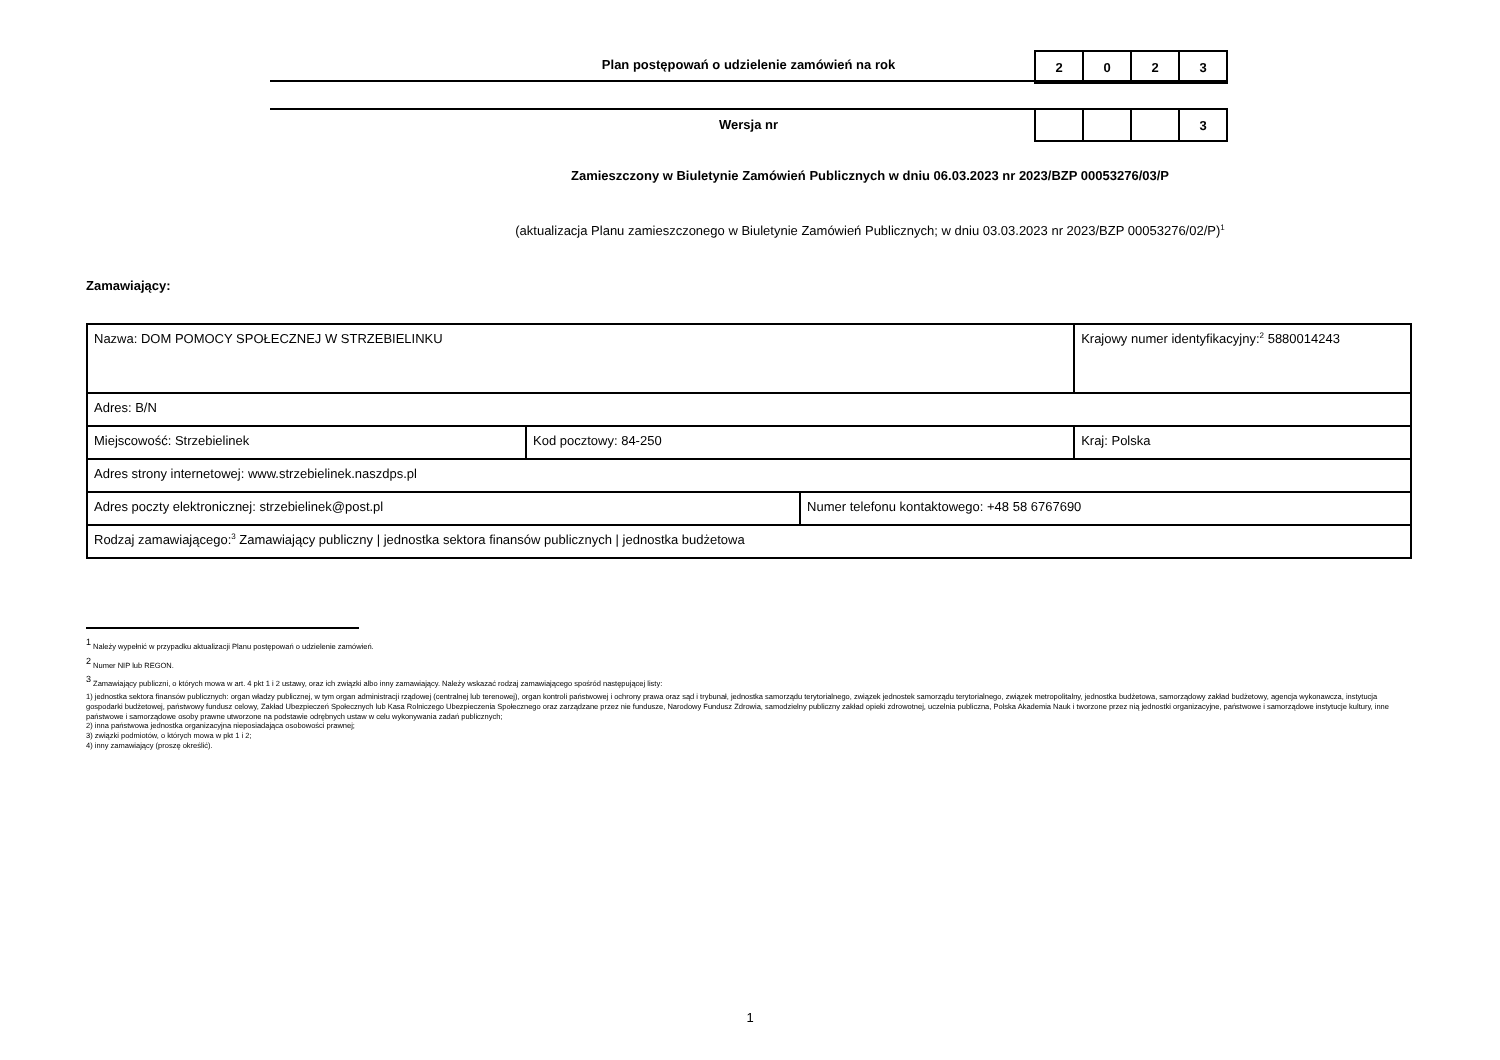Plan postępowań o udzielenie zamówień na rok
| 2 | 0 | 2 | 3 |
Wersja nr
| | | | 3 |
Zamieszczony w Biuletynie Zamówień Publicznych w dniu 06.03.2023 nr 2023/BZP 00053276/03/P
(aktualizacja Planu zamieszczonego w Biuletynie Zamówień Publicznych; w dniu 03.03.2023 nr 2023/BZP 00053276/02/P)<sup>1</sup>
Zamawiający:
| Nazwa: DOM POMOCY SPOŁECZNEJ W STRZEBIELINKU | | | Krajowy numer identyfikacyjny:<sup>2</sup> 5880014243 |
| Adres: B/N | | | |
| Miejscowość: Strzebielinek | Kod pocztowy: 84-250 | | Kraj: Polska |
| Adres strony internetowej: www.strzebielinek.naszdps.pl | | | |
| Adres poczty elektronicznej: strzebielinek@post.pl | | Numer telefonu kontaktowego: +48 58 6767690 | |
| Rodzaj zamawiającego:<sup>3</sup> Zamawiający publiczny / jednostka sektora finansów publicznych / jednostka budżetowa | | | |
<sup>1</sup> Należy wypełnić w przypadku aktualizacji Planu postępowań o udzielenie zamówień.
<sup>2</sup> Numer NIP lub REGON.
<sup>3</sup> Zamawiający publiczni, o których mowa w art. 4 pkt 1 i 2 ustawy, oraz ich związki albo inny zamawiający. Należy wskazać rodzaj zamawiającego spośród następującej listy:
1) jednostka sektora finansów publicznych: organ władzy publicznej, w tym organ administracji rządowej (centralnej lub terenowej), organ kontroli państwowej i ochrony prawa oraz sąd i trybunał, jednostka samorządu terytorialnego, związek jednostek samorządu terytorialnego, związek metropolitalny, jednostka budżetowa, samorządowy zakład budżetowy, agencja wykonawcza, instytucja gospodarki budżetowej, państwowy fundusz celowy, Zakład Ubezpieczeń Społecznych lub Kasa Rolniczego Ubezpieczenia Społecznego oraz zarządzane przez nie fundusze, Narodowy Fundusz Zdrowia, samodzielny publiczny zakład opieki zdrowotnej, uczelnia publiczna, Polska Akademia Nauk i tworzone przez nią jednostki organizacyjne, państwowe i samorządowe instytucje kultury, inne państwowe i samorządowe osoby prawne utworzone na podstawie odrębnych ustaw w celu wykonywania zadań publicznych;
2) inna państwowa jednostka organizacyjna nieposiadająca osobowości prawnej;
3) związki podmiotów, o których mowa w pkt 1 i 2;
4) inny zamawiający (proszę określić).
1